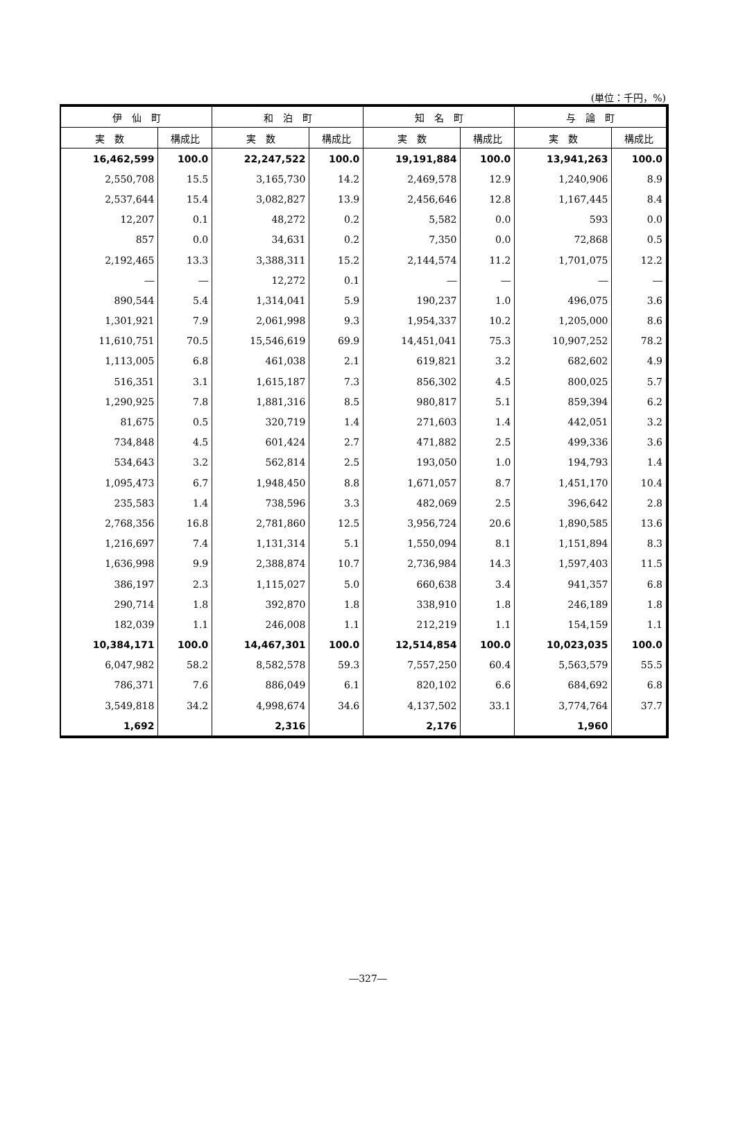(単位：千円，%)
| 伊 仙 町 | | 和 泊 町 | | 知 名 町 | | 与 論 町 | |
| --- | --- | --- | --- | --- | --- | --- | --- |
| 実 数 | 構成比 | 実 数 | 構成比 | 実 数 | 構成比 | 実 数 | 構成比 |
| 16,462,599 | 100.0 | 22,247,522 | 100.0 | 19,191,884 | 100.0 | 13,941,263 | 100.0 |
| 2,550,708 | 15.5 | 3,165,730 | 14.2 | 2,469,578 | 12.9 | 1,240,906 | 8.9 |
| 2,537,644 | 15.4 | 3,082,827 | 13.9 | 2,456,646 | 12.8 | 1,167,445 | 8.4 |
| 12,207 | 0.1 | 48,272 | 0.2 | 5,582 | 0.0 | 593 | 0.0 |
| 857 | 0.0 | 34,631 | 0.2 | 7,350 | 0.0 | 72,868 | 0.5 |
| 2,192,465 | 13.3 | 3,388,311 | 15.2 | 2,144,574 | 11.2 | 1,701,075 | 12.2 |
| ― | ― | 12,272 | 0.1 | ― | ― | ― | ― |
| 890,544 | 5.4 | 1,314,041 | 5.9 | 190,237 | 1.0 | 496,075 | 3.6 |
| 1,301,921 | 7.9 | 2,061,998 | 9.3 | 1,954,337 | 10.2 | 1,205,000 | 8.6 |
| 11,610,751 | 70.5 | 15,546,619 | 69.9 | 14,451,041 | 75.3 | 10,907,252 | 78.2 |
| 1,113,005 | 6.8 | 461,038 | 2.1 | 619,821 | 3.2 | 682,602 | 4.9 |
| 516,351 | 3.1 | 1,615,187 | 7.3 | 856,302 | 4.5 | 800,025 | 5.7 |
| 1,290,925 | 7.8 | 1,881,316 | 8.5 | 980,817 | 5.1 | 859,394 | 6.2 |
| 81,675 | 0.5 | 320,719 | 1.4 | 271,603 | 1.4 | 442,051 | 3.2 |
| 734,848 | 4.5 | 601,424 | 2.7 | 471,882 | 2.5 | 499,336 | 3.6 |
| 534,643 | 3.2 | 562,814 | 2.5 | 193,050 | 1.0 | 194,793 | 1.4 |
| 1,095,473 | 6.7 | 1,948,450 | 8.8 | 1,671,057 | 8.7 | 1,451,170 | 10.4 |
| 235,583 | 1.4 | 738,596 | 3.3 | 482,069 | 2.5 | 396,642 | 2.8 |
| 2,768,356 | 16.8 | 2,781,860 | 12.5 | 3,956,724 | 20.6 | 1,890,585 | 13.6 |
| 1,216,697 | 7.4 | 1,131,314 | 5.1 | 1,550,094 | 8.1 | 1,151,894 | 8.3 |
| 1,636,998 | 9.9 | 2,388,874 | 10.7 | 2,736,984 | 14.3 | 1,597,403 | 11.5 |
| 386,197 | 2.3 | 1,115,027 | 5.0 | 660,638 | 3.4 | 941,357 | 6.8 |
| 290,714 | 1.8 | 392,870 | 1.8 | 338,910 | 1.8 | 246,189 | 1.8 |
| 182,039 | 1.1 | 246,008 | 1.1 | 212,219 | 1.1 | 154,159 | 1.1 |
| 10,384,171 | 100.0 | 14,467,301 | 100.0 | 12,514,854 | 100.0 | 10,023,035 | 100.0 |
| 6,047,982 | 58.2 | 8,582,578 | 59.3 | 7,557,250 | 60.4 | 5,563,579 | 55.5 |
| 786,371 | 7.6 | 886,049 | 6.1 | 820,102 | 6.6 | 684,692 | 6.8 |
| 3,549,818 | 34.2 | 4,998,674 | 34.6 | 4,137,502 | 33.1 | 3,774,764 | 37.7 |
| 1,692 | | 2,316 | | 2,176 | | 1,960 | |
―327―